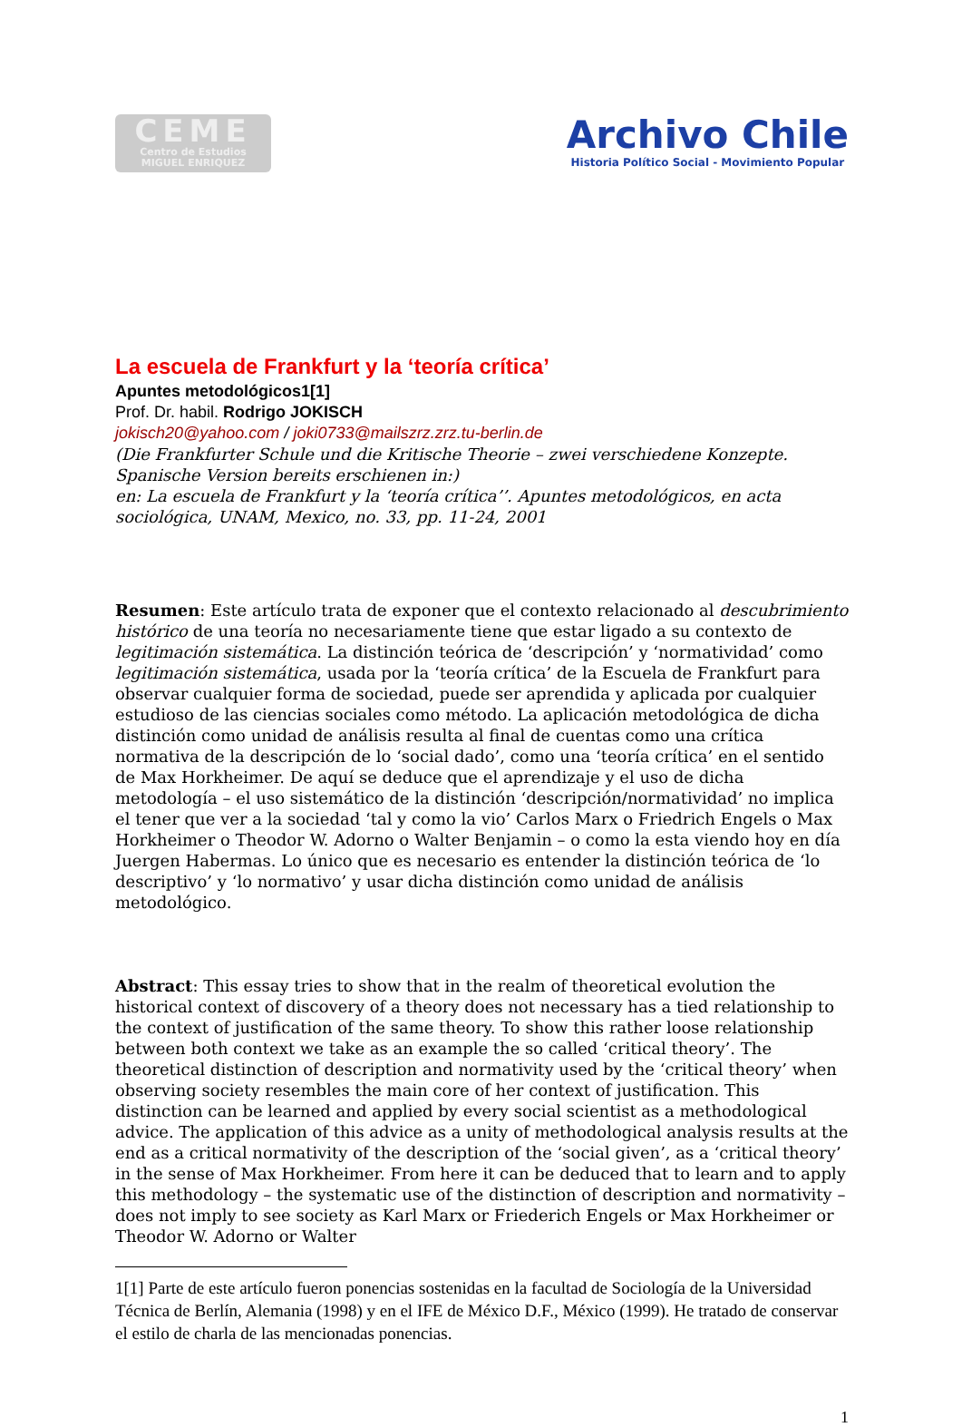CEME
Centro de Estudios
MIGUEL ENRIQUEZ
Archivo Chile
Historia Político Social - Movimiento Popular
La escuela de Frankfurt y la ‘teoría crítica’
Apuntes metodológicos1[1]
Prof. Dr. habil. Rodrigo JOKISCH
jokisch20@yahoo.com / joki0733@mailszrz.zrz.tu-berlin.de
(Die Frankfurter Schule und die Kritische Theorie – zwei verschiedene Konzepte. Spanische Version bereits erschienen in:)
en: La escuela de Frankfurt y la ‘teoría crítica’’. Apuntes metodológicos, en acta sociológica, UNAM, Mexico, no. 33, pp. 11-24, 2001
Resumen: Este artículo trata de exponer que el contexto relacionado al descubrimiento histórico de una teoría no necesariamente tiene que estar ligado a su contexto de legitimación sistemática. La distinción teórica de ‘descripción’ y ‘normatividad’ como legitimación sistemática, usada por la ‘teoría crítica’ de la Escuela de Frankfurt para observar cualquier forma de sociedad, puede ser aprendida y aplicada por cualquier estudioso de las ciencias sociales como método. La aplicación metodológica de dicha distinción como unidad de análisis resulta al final de cuentas como una crítica normativa de la descripción de lo ‘social dado’, como una ‘teoría crítica’ en el sentido de Max Horkheimer. De aquí se deduce que el aprendizaje y el uso de dicha metodología – el uso sistemático de la distinción ‘descripción/normatividad’ no implica el tener que ver a la sociedad ‘tal y como la vio’ Carlos Marx o Friedrich Engels o Max Horkheimer o Theodor W. Adorno o Walter Benjamin – o como la esta viendo hoy en día Juergen Habermas. Lo único que es necesario es entender la distinción teórica de ‘lo descriptivo’ y ‘lo normativo’ y usar dicha distinción como unidad de análisis metodológico.
Abstract: This essay tries to show that in the realm of theoretical evolution the historical context of discovery of a theory does not necessary has a tied relationship to the context of justification of the same theory. To show this rather loose relationship between both context we take as an example the so called ‘critical theory’. The theoretical distinction of description and normativity used by the ‘critical theory’ when observing society resembles the main core of her context of justification. This distinction can be learned and applied by every social scientist as a methodological advice. The application of this advice as a unity of methodological analysis results at the end as a critical normativity of the description of the ‘social given’, as a ‘critical theory’ in the sense of Max Horkheimer. From here it can be deduced that to learn and to apply this methodology – the systematic use of the distinction of description and normativity – does not imply to see society as Karl Marx or Friederich Engels or Max Horkheimer or Theodor W. Adorno or Walter
1[1] Parte de este artículo fueron ponencias sostenidas en la facultad de Sociología de la Universidad Técnica de Berlín, Alemania (1998) y en el IFE de México D.F., México (1999). He tratado de conservar el estilo de charla de las mencionadas ponencias.
1